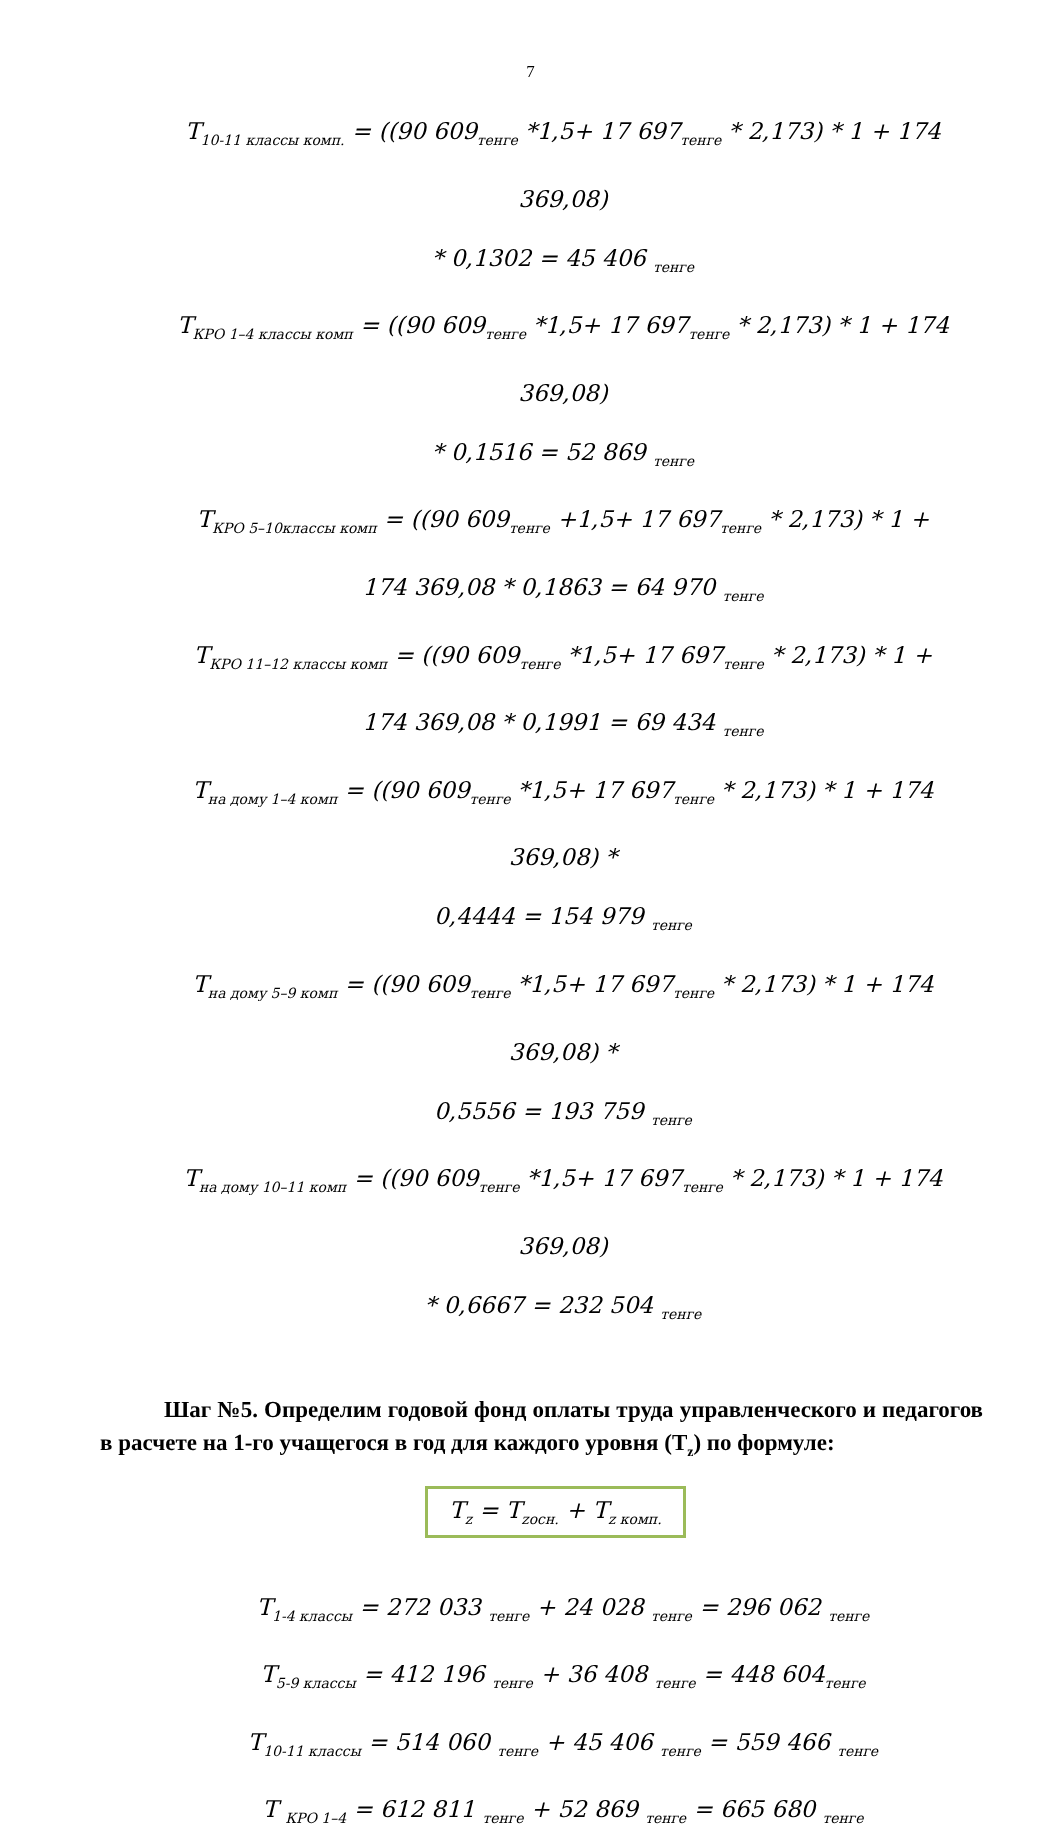7
T<sub>10-11 классы комп.</sub> = ((90 609<sub>тенге</sub> *1,5+ 17 697<sub>тенге</sub> * 2,173) * 1 + 174 369,08)
* 0,1302 = 45 406 <sub>тенге</sub>
T<sub>КРО 1–4 классы комп</sub> = ((90 609<sub>тенге</sub> *1,5+ 17 697<sub>тенге</sub> * 2,173) * 1 + 174 369,08)
* 0,1516 = 52 869 <sub>тенге</sub>
T<sub>КРО 5–10классы комп</sub> = ((90 609<sub>тенге</sub> +1,5+ 17 697<sub>тенге</sub> * 2,173) * 1 +
174 369,08 * 0,1863 = 64 970 <sub>тенге</sub>
T<sub>КРО 11–12 классы комп</sub> = ((90 609<sub>тенге</sub> *1,5+ 17 697<sub>тенге</sub> * 2,173) * 1 +
174 369,08 * 0,1991 = 69 434 <sub>тенге</sub>
T<sub>на дому 1–4 комп</sub> = ((90 609<sub>тенге</sub> *1,5+ 17 697<sub>тенге</sub> * 2,173) * 1 + 174 369,08) *
0,4444 = 154 979 <sub>тенге</sub>
T<sub>на дому 5–9 комп</sub> = ((90 609<sub>тенге</sub> *1,5+ 17 697<sub>тенге</sub> * 2,173) * 1 + 174 369,08) *
0,5556 = 193 759 <sub>тенге</sub>
T<sub>на дому 10–11 комп</sub> = ((90 609<sub>тенге</sub> *1,5+ 17 697<sub>тенге</sub> * 2,173) * 1 + 174 369,08)
* 0,6667 = 232 504 <sub>тенге</sub>
Шаг №5. Определим годовой фонд оплаты труда управленческого и педагогов в расчете на 1-го учащегося в год для каждого уровня (T<sub>z</sub>) по формуле:
T<sub>z</sub> = T<sub>zосн.</sub> + T<sub>z комп.</sub>
T<sub>1-4 классы</sub> = 272 033 <sub>тенге</sub> + 24 028 <sub>тенге</sub> = 296 062 <sub>тенге</sub>
T<sub>5-9 классы</sub> = 412 196 <sub>тенге</sub> + 36 408 <sub>тенге</sub> = 448 604<sub>тенге</sub>
T<sub>10-11 классы</sub> = 514 060 <sub>тенге</sub> + 45 406 <sub>тенге</sub> = 559 466 <sub>тенге</sub>
T <sub>КРО 1–4</sub> = 612 811 <sub>тенге</sub> + 52 869 <sub>тенге</sub> = 665 680 <sub>тенге</sub>